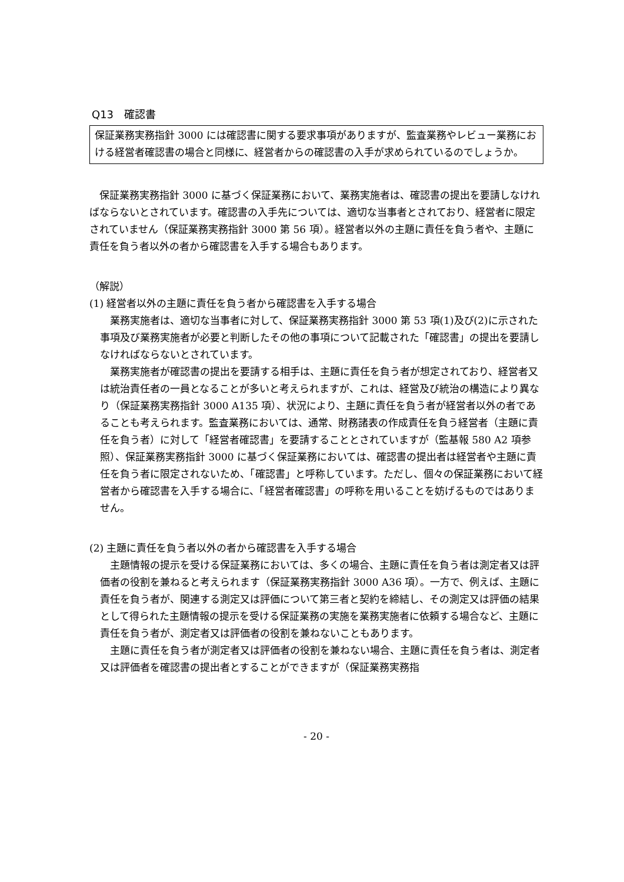Q13　確認書
保証業務実務指針 3000 には確認書に関する要求事項がありますが、監査業務やレビュー業務における経営者確認書の場合と同様に、経営者からの確認書の入手が求められているのでしょうか。
保証業務実務指針 3000 に基づく保証業務において、業務実施者は、確認書の提出を要請しなければならないとされています。確認書の入手先については、適切な当事者とされており、経営者に限定されていません（保証業務実務指針 3000 第 56 項）。経営者以外の主題に責任を負う者や、主題に責任を負う者以外の者から確認書を入手する場合もあります。
（解説）
(1) 経営者以外の主題に責任を負う者から確認書を入手する場合
業務実施者は、適切な当事者に対して、保証業務実務指針 3000 第 53 項(1)及び(2)に示された事項及び業務実施者が必要と判断したその他の事項について記載された「確認書」の提出を要請しなければならないとされています。
業務実施者が確認書の提出を要請する相手は、主題に責任を負う者が想定されており、経営者又は統治責任者の一員となることが多いと考えられますが、これは、経営及び統治の構造により異なり（保証業務実務指針 3000 A135 項）、状況により、主題に責任を負う者が経営者以外の者であることも考えられます。監査業務においては、通常、財務諸表の作成責任を負う経営者（主題に責任を負う者）に対して「経営者確認書」を要請することとされていますが（監基報 580 A2 項参照）、保証業務実務指針 3000 に基づく保証業務においては、確認書の提出者は経営者や主題に責任を負う者に限定されないため、「確認書」と呼称しています。ただし、個々の保証業務において経営者から確認書を入手する場合に、「経営者確認書」の呼称を用いることを妨げるものではありません。
(2) 主題に責任を負う者以外の者から確認書を入手する場合
主題情報の提示を受ける保証業務においては、多くの場合、主題に責任を負う者は測定者又は評価者の役割を兼ねると考えられます（保証業務実務指針 3000 A36 項）。一方で、例えば、主題に責任を負う者が、関連する測定又は評価について第三者と契約を締結し、その測定又は評価の結果として得られた主題情報の提示を受ける保証業務の実施を業務実施者に依頼する場合など、主題に責任を負う者が、測定者又は評価者の役割を兼ねないこともあります。
主題に責任を負う者が測定者又は評価者の役割を兼ねない場合、主題に責任を負う者は、測定者又は評価者を確認書の提出者とすることができますが（保証業務実務指
- 20 -